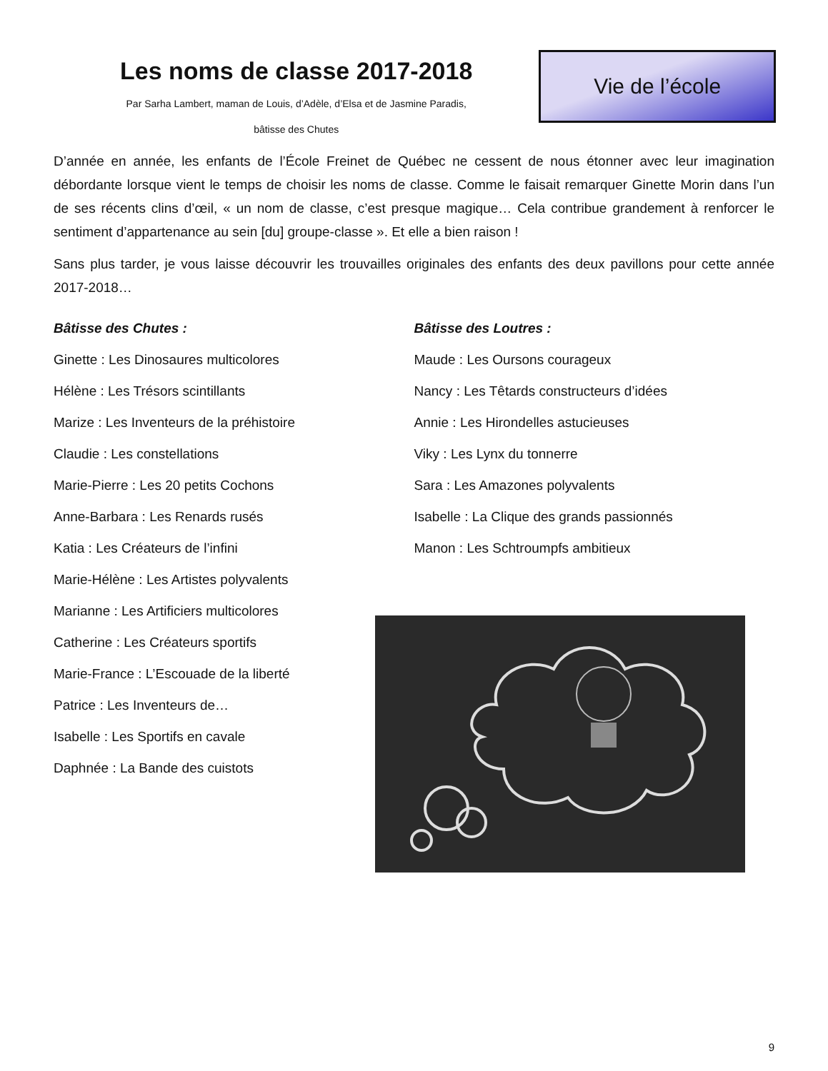Les noms de classe 2017-2018
Par Sarha Lambert, maman de Louis, d’Adèle, d’Elsa et de Jasmine Paradis,
bâtisse des Chutes
Vie de l’école
D’année en année, les enfants de l’École Freinet de Québec ne cessent de nous étonner avec leur imagination débordante lorsque vient le temps de choisir les noms de classe. Comme le faisait remarquer Ginette Morin dans l’un de ses récents clins d’œil, « un nom de classe, c’est presque magique… Cela contribue grandement à renforcer le sentiment d’appartenance au sein [du] groupe-classe ». Et elle a bien raison !
Sans plus tarder, je vous laisse découvrir les trouvailles originales des enfants des deux pavillons pour cette année 2017-2018…
Bâtisse des Chutes :
Ginette : Les Dinosaures multicolores
Hélène : Les Trésors scintillants
Marize : Les Inventeurs de la préhistoire
Claudie : Les constellations
Marie-Pierre : Les 20 petits Cochons
Anne-Barbara : Les Renards rusés
Katia : Les Créateurs de l’infini
Marie-Hélène : Les Artistes polyvalents
Marianne : Les Artificiers multicolores
Catherine : Les Créateurs sportifs
Marie-France : L’Escouade de la liberté
Patrice : Les Inventeurs de…
Isabelle : Les Sportifs en cavale
Daphnée : La Bande des cuistots
Bâtisse des Loutres :
Maude : Les Oursons courageux
Nancy : Les Têtards constructeurs d’idées
Annie : Les Hirondelles astucieuses
Viky : Les Lynx du tonnerre
Sara : Les Amazones polyvalents
Isabelle : La Clique des grands passionnés
Manon : Les Schtroumpfs ambitieux
9